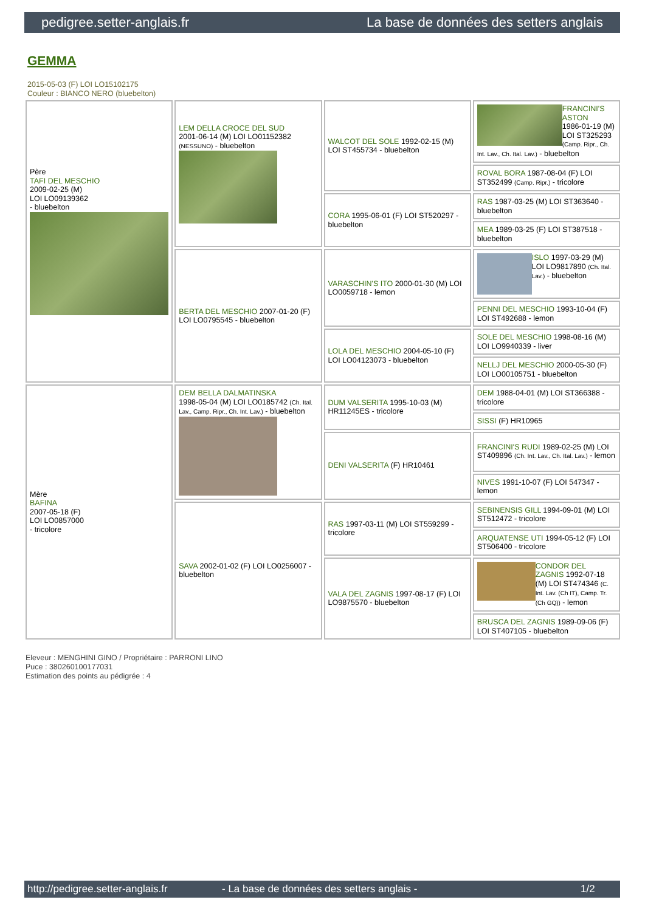pedigree.setter-anglais.fr La base de données des setters anglais
GEMMA
2015-05-03 (F) LOI LO15102175
Couleur : BIANCO NERO (bluebelton)
| Père TAFI DEL MESCHIO 2009-02-25 (M) LOI LO09139362 - bluebelton | LEM DELLA CROCE DEL SUD 2001-06-14 (M) LOI LO01152382 (NESSUNO) - bluebelton | WALCOT DEL SOLE 1992-02-15 (M) LOI ST455734 - bluebelton | FRANCINI'S ASTON 1986-01-19 (M) LOI ST325293 (Camp. Ripr., Ch. Int. Lav., Ch. Ital. Lav.) - bluebelton |
| | | | ROVAL BORA 1987-08-04 (F) LOI ST352499 (Camp. Ripr.) - tricolore |
| | | CORA 1995-06-01 (F) LOI ST520297 - bluebelton | RAS 1987-03-25 (M) LOI ST363640 - bluebelton |
| | | | MEA 1989-03-25 (F) LOI ST387518 - bluebelton |
| | BERTA DEL MESCHIO 2007-01-20 (F) LOI LO0795545 - bluebelton | VARASCHIN'S ITO 2000-01-30 (M) LOI LO0059718 - lemon | ISLO 1997-03-29 (M) LOI LO9817890 (Ch. Ital. Lav.) - bluebelton |
| | | | PENNI DEL MESCHIO 1993-10-04 (F) LOI ST492688 - lemon |
| | | LOLA DEL MESCHIO 2004-05-10 (F) LOI LO04123073 - bluebelton | SOLE DEL MESCHIO 1998-08-16 (M) LOI LO9940339 - liver |
| | | | NELLJ DEL MESCHIO 2000-05-30 (F) LOI LO00105751 - bluebelton |
| Mère BAFINA 2007-05-18 (F) LOI LO0857000 - tricolore | DEM BELLA DALMATINSKA 1998-05-04 (M) LOI LO0185742 (Ch. Ital. Lav., Camp. Ripr., Ch. Int. Lav.) - bluebelton | DUM VALSERITA 1995-10-03 (M) HR11245ES - tricolore | DEM 1988-04-01 (M) LOI ST366388 - tricolore |
| | | | SISSI (F) HR10965 |
| | | DENI VALSERITA (F) HR10461 | FRANCINI'S RUDI 1989-02-25 (M) LOI ST409896 (Ch. Int. Lav., Ch. Ital. Lav.) - lemon |
| | | | NIVES 1991-10-07 (F) LOI 547347 - lemon |
| | SAVA 2002-01-02 (F) LOI LO0256007 - bluebelton | RAS 1997-03-11 (M) LOI ST559299 - tricolore | SEBINENSIS GILL 1994-09-01 (M) LOI ST512472 - tricolore |
| | | | ARQUATENSE UTI 1994-05-12 (F) LOI ST506400 - tricolore |
| | | VALA DEL ZAGNIS 1997-08-17 (F) LOI LO9875570 - bluebelton | CONDOR DEL ZAGNIS 1992-07-18 (M) LOI ST474346 (C. Int. Lav. (Ch IT), Camp. Tr. (Ch GQ)) - lemon |
| | | | BRUSCA DEL ZAGNIS 1989-09-06 (F) LOI ST407105 - bluebelton |
Eleveur : MENGHINI GINO / Propriétaire : PARRONI LINO
Puce : 380260100177031
Estimation des points au pédigrée : 4
http://pedigree.setter-anglais.fr - La base de données des setters anglais - 1/2